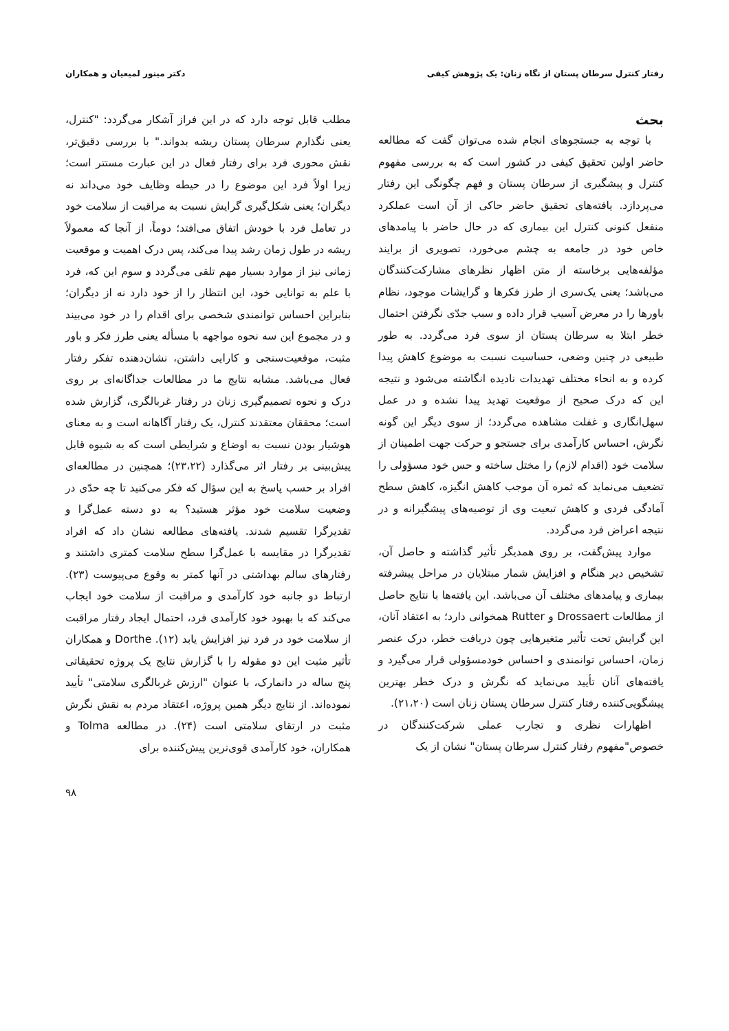رفتار کنترل سرطان پستان از نگاه زنان: یک پژوهش کیفی دکتر مینور لمیعیان و همکاران
بحث
با توجه به جستجوهای انجام شده می‌توان گفت که مطالعه حاضر اولین تحقیق کیفی در کشور است که به بررسی مفهوم کنترل و پیشگیری از سرطان پستان و فهم چگونگی این رفتار می‌پردازد. یافته‌های تحقیق حاضر حاکی از آن است عملکرد منفعل کنونی کنترل این بیماری که در حال حاضر با پیامدهای خاص خود در جامعه به چشم می‌خورد، تصویری از برایند مؤلفه‌هایی برخاسته از متن اظهار نظرهای مشارکت‌کنندگان می‌باشد؛ یعنی یک‌سری از طرز فکرها و گرایشات موجود، نظام باورها را در معرض آسیب قرار داده و سبب جدّی نگرفتن احتمال خطر ابتلا به سرطان پستان از سوی فرد می‌گردد. به طور طبیعی در چنین وضعی، حساسیت نسبت به موضوع کاهش پیدا کرده و به انحاء مختلف تهدیدات نادیده انگاشته می‌شود و نتیجه این که درک صحیح از موقعیت تهدید پیدا نشده و در عمل سهل‌انگاری و غفلت مشاهده می‌گردد؛ از سوی دیگر این گونه نگرش، احساس کارآمدی برای جستجو و حرکت جهت اطمینان از سلامت خود (اقدام لازم) را مختل ساخته و حس خود مسؤولی را تضعیف می‌نماید که ثمره آن موجب کاهش انگیزه، کاهش سطح آمادگی فردی و کاهش تبعیت وی از توصیه‌های پیشگیرانه و در نتیجه اعراض فرد می‌گردد.
موارد پیش‌گفت، بر روی همدیگر تأثیر گذاشته و حاصل آن، تشخیص دیر هنگام و افزایش شمار مبتلایان در مراحل پیشرفته بیماری و پیامدهای مختلف آن می‌باشد. این یافته‌ها با نتایج حاصل از مطالعات Drossaert و Rutter همخوانی دارد؛ به اعتقاد آنان، این گرایش تحت تأثیر متغیرهایی چون دریافت خطر، درک عنصر زمان، احساس توانمندی و احساس خودمسؤولی قرار می‌گیرد و یافته‌های آنان تأیید می‌نماید که نگرش و درک خطر بهترین پیشگویی‌کننده رفتار کنترل سرطان پستان زنان است (۲۱،۲۰).
اظهارات نظری و تجارب عملی شرکت‌کنندگان در خصوص"مفهوم رفتار کنترل سرطان پستان" نشان از یک
مطلب قابل توجه دارد که در این فراز آشکار می‌گردد: "کنترل، یعنی نگذارم سرطان پستان ریشه بدواند." با بررسی دقیق‌تر، نقش محوری فرد برای رفتار فعال در این عبارت مستتر است؛ زیرا اولاً فرد این موضوع را در حیطه وظایف خود می‌داند نه دیگران؛ یعنی شکل‌گیری گرایش نسبت به مراقبت از سلامت خود در تعامل فرد با خودش اتفاق می‌افتد؛ دوماً، از آنجا که معمولاً ریشه در طول زمان رشد پیدا می‌کند، پس درک اهمیت و موقعیت زمانی نیز از موارد بسیار مهم تلقی می‌گردد و سوم این که، فرد با علم به توانایی خود، این انتظار را از خود دارد نه از دیگران؛ بنابراین احساس توانمندی شخصی برای اقدام را در خود می‌بیند و در مجموع این سه نحوه مواجهه با مسأله یعنی طرز فکر و باور مثبت، موقعیت‌سنجی و کارایی داشتن، نشان‌دهنده تفکر رفتار فعال می‌باشد. مشابه نتایج ما در مطالعات جداگانه‌ای بر روی درک و نحوه تصمیم‌گیری زنان در رفتار غربالگری، گزارش شده است؛ محققان معتقدند کنترل، یک رفتار آگاهانه است و به معنای هوشیار بودن نسبت به اوضاع و شرایطی است که به شیوه قابل پیش‌بینی بر رفتار اثر می‌گذارد (۲۳،۲۲)؛ همچنین در مطالعه‌ای افراد بر حسب پاسخ به این سؤال که فکر می‌کنید تا چه حدّی در وضعیت سلامت خود مؤثر هستید؟ به دو دسته عمل‌گرا و تقدیرگرا تقسیم شدند. یافته‌های مطالعه نشان داد که افراد تقدیرگرا در مقایسه با عمل‌گرا سطح سلامت کمتری داشتند و رفتارهای سالم بهداشتی در آنها کمتر به وقوع می‌پیوست (۲۳). ارتباط دو جانبه خود کارآمدی و مراقبت از سلامت خود ایجاب می‌کند که با بهبود خود کارآمدی فرد، احتمال ایجاد رفتار مراقبت از سلامت خود در فرد نیز افزایش یابد (۱۲). Dorthe و همکاران تأثیر مثبت این دو مقوله را با گزارش نتایج یک پروژه تحقیقاتی پنج ساله در دانمارک، با عنوان "ارزش غربالگری سلامتی" تأیید نموده‌اند. از نتایج دیگر همین پروژه، اعتقاد مردم به نقش نگرش مثبت در ارتقای سلامتی است (۲۴). در مطالعه Tolma و همکاران، خود کارآمدی قوی‌ترین پیش‌کننده برای
۹۸